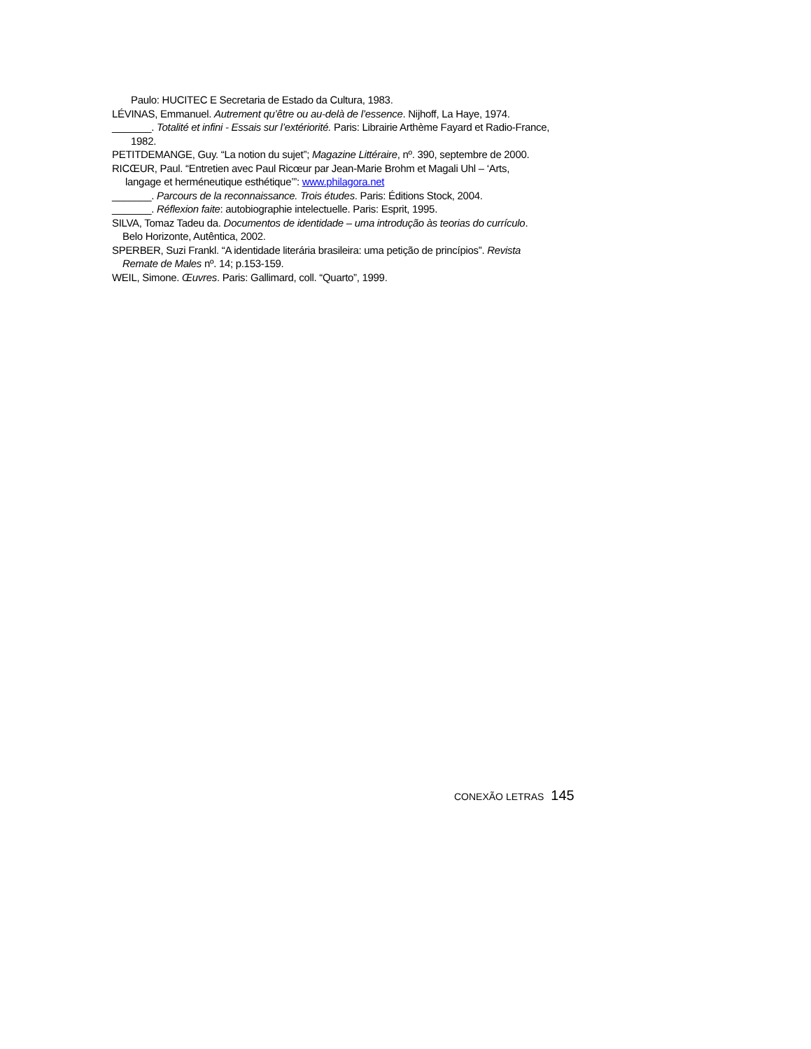Paulo: HUCITEC E Secretaria de Estado da Cultura, 1983.
LÉVINAS, Emmanuel. Autrement qu’être ou au-delà de l’essence. Nijhoff, La Haye, 1974.
_______. Totalité et infini - Essais sur l’extériorité. Paris: Librairie Arthème Fayard et Radio-France,
1982.
PETITDEMANGE, Guy. “La notion du sujet”; Magazine Littéraire, nº. 390, septembre de 2000.
RICŒUR, Paul. “Entretien avec Paul Ricœur par Jean-Marie Brohm et Magali Uhl – ‘Arts,
langage et herméneutique esthétique’”: www.philagora.net
_______. Parcours de la reconnaissance. Trois études. Paris: Éditions Stock, 2004.
_______. Réflexion faite: autobiographie intelectuelle. Paris: Esprit, 1995.
SILVA, Tomaz Tadeu da. Documentos de identidade – uma introdução às teorias do currículo.
Belo Horizonte, Autêntica, 2002.
SPERBER, Suzi Frankl. “A identidade literária brasileira: uma petição de princípios”. Revista
Remate de Males nº. 14; p.153-159.
WEIL, Simone. Œuvres. Paris: Gallimard, coll. “Quarto”, 1999.
CONEXÃO LETRAS 145